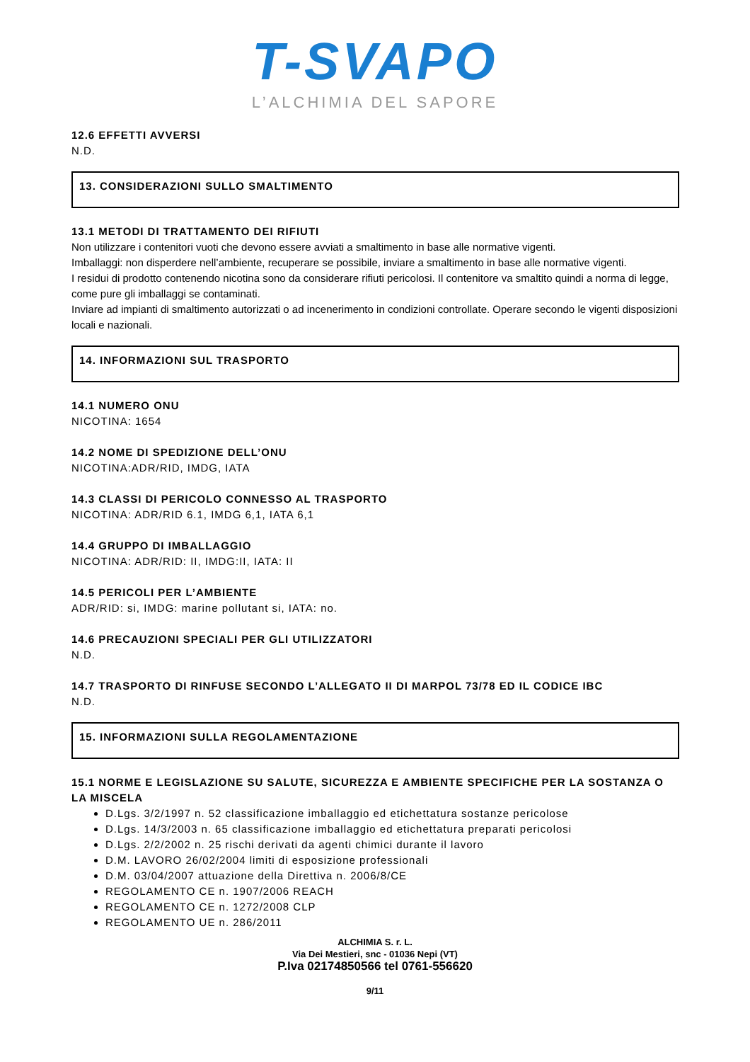T-SVAPO
L’ALCHIMIA DEL SAPORE
12.6 EFFETTI AVVERSI
N.D.
13. CONSIDERAZIONI SULLO SMALTIMENTO
13.1 METODI DI TRATTAMENTO DEI RIFIUTI
Non utilizzare i contenitori vuoti che devono essere avviati a smaltimento in base alle normative vigenti.
Imballaggi: non disperdere nell’ambiente, recuperare se possibile, inviare a smaltimento in base alle normative vigenti.
I residui di prodotto contenendo nicotina sono da considerare rifiuti pericolosi. Il contenitore va smaltito quindi a norma di legge, come pure gli imballaggi se contaminati.
Inviare ad impianti di smaltimento autorizzati o ad incenerimento in condizioni controllate. Operare secondo le vigenti disposizioni locali e nazionali.
14. INFORMAZIONI SUL TRASPORTO
14.1 NUMERO ONU
NICOTINA: 1654
14.2 NOME DI SPEDIZIONE DELL’ONU
NICOTINA:ADR/RID, IMDG, IATA
14.3 CLASSI DI PERICOLO CONNESSO AL TRASPORTO
NICOTINA: ADR/RID 6.1, IMDG 6,1, IATA 6,1
14.4 GRUPPO DI IMBALLAGGIO
NICOTINA: ADR/RID: II, IMDG:II, IATA: II
14.5 PERICOLI PER L’AMBIENTE
ADR/RID: si, IMDG: marine pollutant si, IATA: no.
14.6 PRECAUZIONI SPECIALI PER GLI UTILIZZATORI
N.D.
14.7 TRASPORTO DI RINFUSE SECONDO L’ALLEGATO II DI MARPOL 73/78 ED IL CODICE IBC
N.D.
15. INFORMAZIONI SULLA REGOLAMENTAZIONE
15.1 NORME E LEGISLAZIONE SU SALUTE, SICUREZZA E AMBIENTE SPECIFICHE PER LA SOSTANZA O LA MISCELA
D.Lgs. 3/2/1997 n. 52 classificazione imballaggio ed etichettatura sostanze pericolose
D.Lgs. 14/3/2003 n. 65 classificazione imballaggio ed etichettatura preparati pericolosi
D.Lgs. 2/2/2002 n. 25 rischi derivati da agenti chimici durante il lavoro
D.M. LAVORO 26/02/2004 limiti di esposizione professionali
D.M. 03/04/2007 attuazione della Direttiva n. 2006/8/CE
REGOLAMENTO CE n. 1907/2006 REACH
REGOLAMENTO CE n. 1272/2008 CLP
REGOLAMENTO UE n. 286/2011
ALCHIMIA S. r. L.
Via Dei Mestieri, snc - 01036 Nepi (VT)
P.Iva 02174850566 tel 0761-556620
9/11